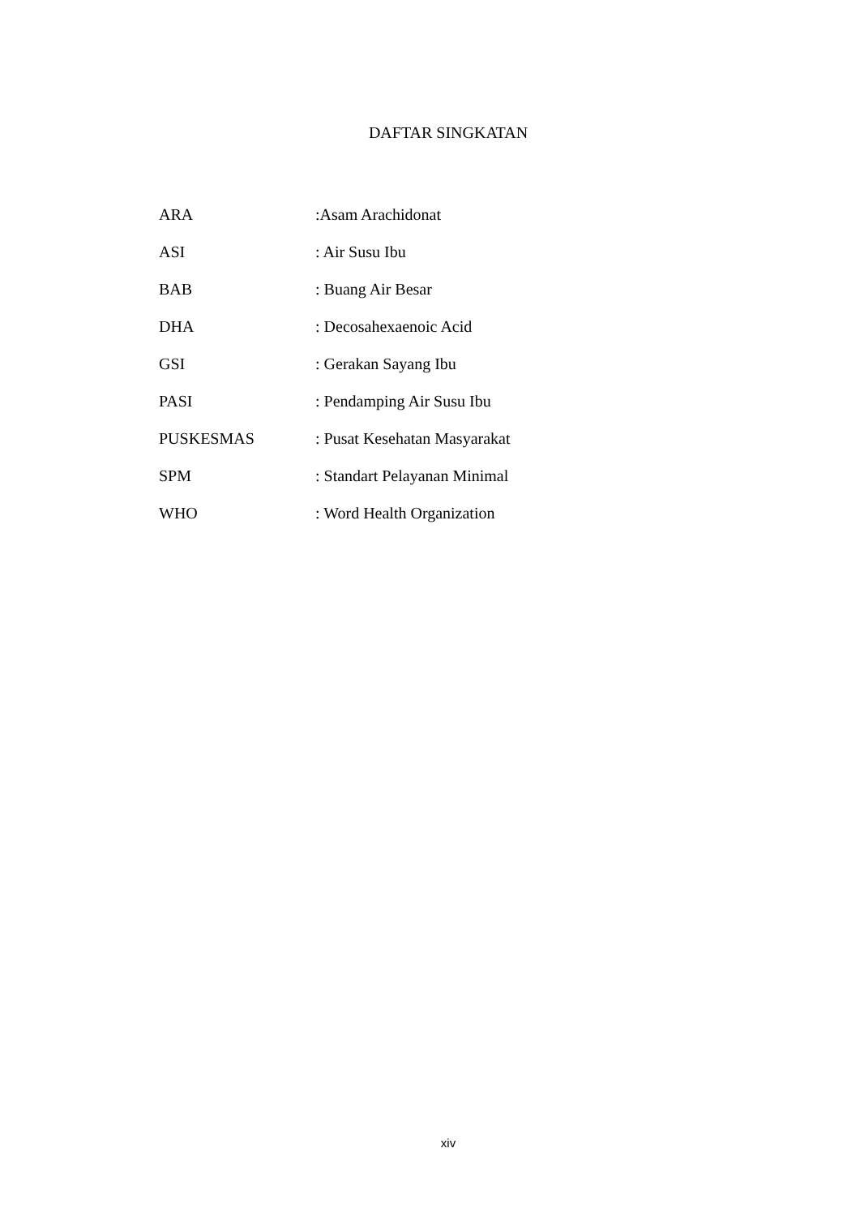DAFTAR SINGKATAN
| ARA | :Asam Arachidonat |
| ASI | : Air Susu Ibu |
| BAB | : Buang Air Besar |
| DHA | : Decosahexaenoic Acid |
| GSI | : Gerakan Sayang Ibu |
| PASI | : Pendamping Air Susu Ibu |
| PUSKESMAS | : Pusat Kesehatan Masyarakat |
| SPM | : Standart Pelayanan Minimal |
| WHO | : Word Health Organization |
xiv